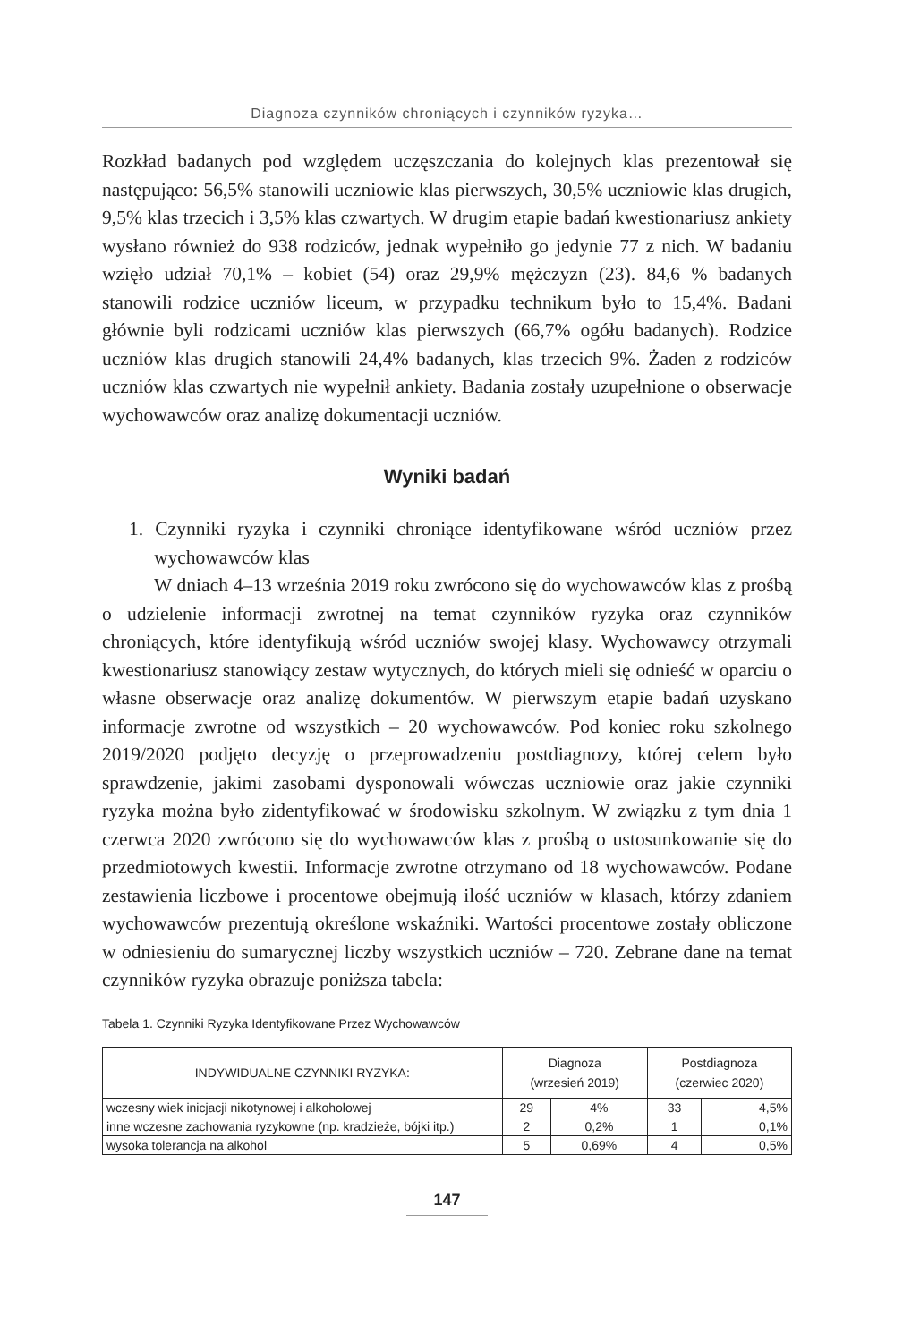Diagnoza czynników chroniących i czynników ryzyka…
Rozkład badanych pod względem uczęszczania do kolejnych klas prezentował się następująco: 56,5% stanowili uczniowie klas pierwszych, 30,5% uczniowie klas drugich, 9,5% klas trzecich i 3,5% klas czwartych. W drugim etapie badań kwestionariusz ankiety wysłano również do 938 rodziców, jednak wypełniło go jedynie 77 z nich. W badaniu wzięło udział 70,1% – kobiet (54) oraz 29,9% mężczyzn (23). 84,6 % badanych stanowili rodzice uczniów liceum, w przypadku technikum było to 15,4%. Badani głównie byli rodzicami uczniów klas pierwszych (66,7% ogółu badanych). Rodzice uczniów klas drugich stanowili 24,4% badanych, klas trzecich 9%. Żaden z rodziców uczniów klas czwartych nie wypełnił ankiety. Badania zostały uzupełnione o obserwacje wychowawców oraz analizę dokumentacji uczniów.
Wyniki badań
1. Czynniki ryzyka i czynniki chroniące identyfikowane wśród uczniów przez wychowawców klas
W dniach 4–13 września 2019 roku zwrócono się do wychowawców klas z prośbą o udzielenie informacji zwrotnej na temat czynników ryzyka oraz czynników chroniących, które identyfikują wśród uczniów swojej klasy. Wychowawcy otrzymali kwestionariusz stanowiący zestaw wytycznych, do których mieli się odnieść w oparciu o własne obserwacje oraz analizę dokumentów. W pierwszym etapie badań uzyskano informacje zwrotne od wszystkich – 20 wychowawców. Pod koniec roku szkolnego 2019/2020 podjęto decyzję o przeprowadzeniu postdiagnozy, której celem było sprawdzenie, jakimi zasobami dysponowali wówczas uczniowie oraz jakie czynniki ryzyka można było zidentyfikować w środowisku szkolnym. W związku z tym dnia 1 czerwca 2020 zwrócono się do wychowawców klas z prośbą o ustosunkowanie się do przedmiotowych kwestii. Informacje zwrotne otrzymano od 18 wychowawców. Podane zestawienia liczbowe i procentowe obejmują ilość uczniów w klasach, którzy zdaniem wychowawców prezentują określone wskaźniki. Wartości procentowe zostały obliczone w odniesieniu do sumarycznej liczby wszystkich uczniów – 720. Zebrane dane na temat czynników ryzyka obrazuje poniższa tabela:
Tabela 1. Czynniki Ryzyka Identyfikowane Przez Wychowawców
| INDYWIDUALNE CZYNNIKI RYZYKA: | Diagnoza (wrzesień 2019) | | Postdiagnoza (czerwiec 2020) | |
| --- | --- | --- | --- | --- |
| wczesny wiek inicjacji nikotynowej i alkoholowej | 29 | 4% | 33 | 4,5% |
| inne wczesne zachowania ryzykowne (np. kradzieże, bójki itp.) | 2 | 0,2% | 1 | 0,1% |
| wysoka tolerancja na alkohol | 5 | 0,69% | 4 | 0,5% |
147